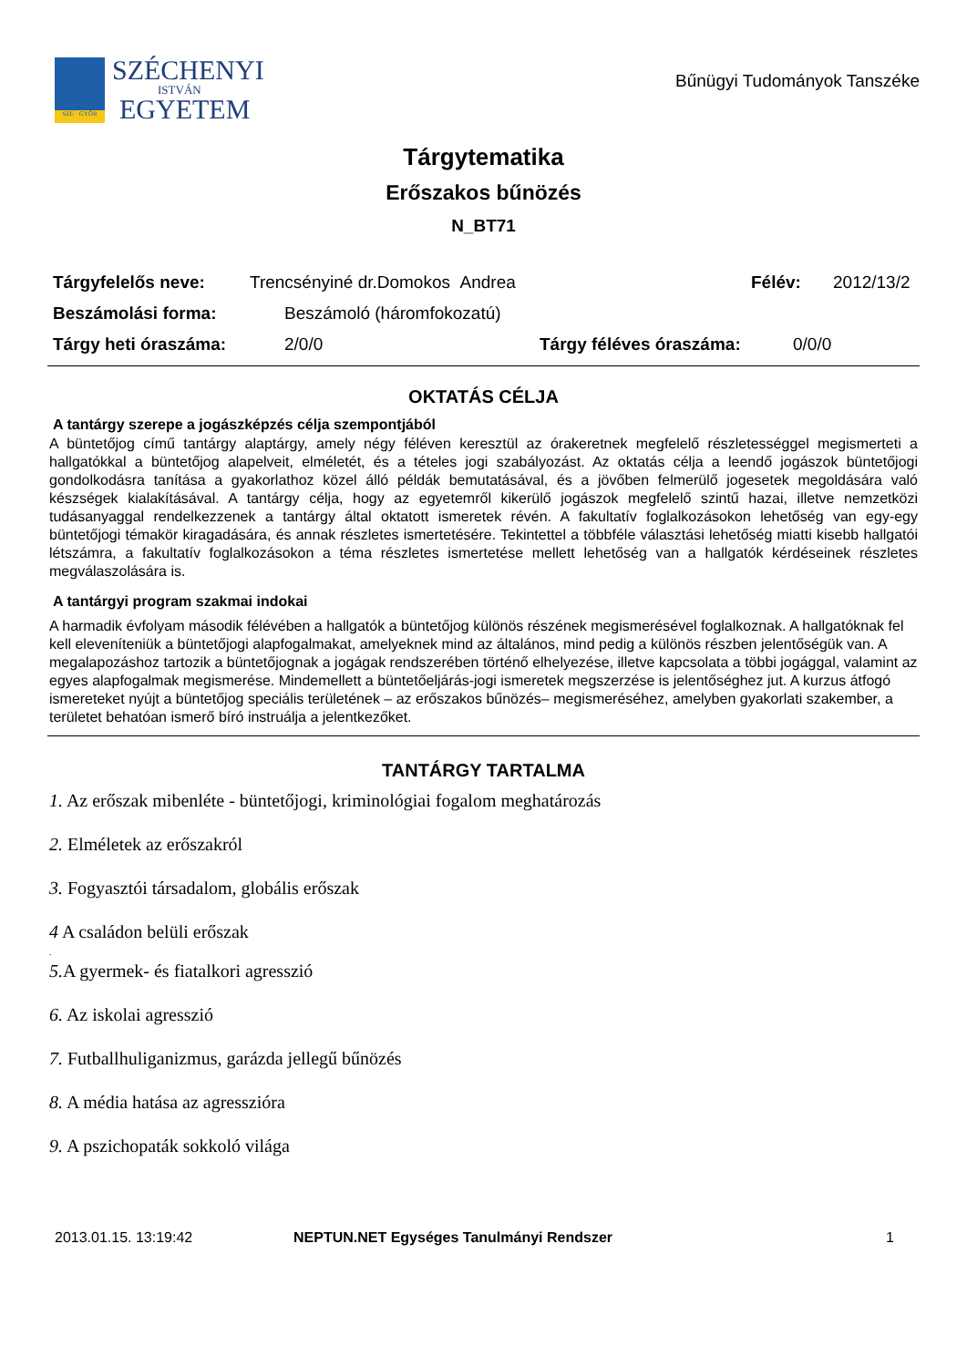SZE · GYŐR
SZÉCHENYI
ISTVÁN
EGYETEM
Bűnügyi Tudományok Tanszéke
Tárgytematika
Erőszakos bűnözés
N_BT71
Tárgyfelelős neve: Trencsényiné dr.Domokos Andrea Félév: 2012/13/2
Beszámolási forma: Beszámoló (háromfokozatú)
Tárgy heti óraszáma: 2/0/0 Tárgy féléves óraszáma: 0/0/0
OKTATÁS CÉLJA
A tantárgy szerepe a jogászképzés célja szempontjából
A büntetőjog című tantárgy alaptárgy, amely négy féléven keresztül az órakeretnek megfelelő részletességgel megismerteti a hallgatókkal a büntetőjog alapelveit, elméletét, és a tételes jogi szabályozást. Az oktatás célja a leendő jogászok büntetőjogi gondolkodásra tanítása a gyakorlathoz közel álló példák bemutatásával, és a jövőben felmerülő jogesetek megoldására való készségek kialakításával. A tantárgy célja, hogy az egyetemről kikerülő jogászok megfelelő szintű hazai, illetve nemzetközi tudásanyaggal rendelkezzenek a tantárgy által oktatott ismeretek révén. A fakultatív foglalkozásokon lehetőség van egy-egy büntetőjogi témakör kiragadására, és annak részletes ismertetésére. Tekintettel a többféle választási lehetőség miatti kisebb hallgatói létszámra, a fakultatív foglalkozásokon a téma részletes ismertetése mellett lehetőség van a hallgatók kérdéseinek részletes megválaszolására is.
A tantárgyi program szakmai indokai
A harmadik évfolyam második félévében a hallgatók a büntetőjog különös részének megismerésével foglalkoznak. A hallgatóknak fel kell eleveníteniük a büntetőjogi alapfogalmakat, amelyeknek mind az általános, mind pedig a különös részben jelentőségük van. A megalapozáshoz tartozik a büntetőjognak a jogágak rendszerében történő elhelyezése, illetve kapcsolata a többi jogággal, valamint az egyes alapfogalmak megismerése. Mindemellett a büntetőeljárás-jogi ismeretek megszerzése is jelentőséghez jut. A kurzus átfogó ismereteket nyújt a büntetőjog speciális területének – az erőszakos bűnözés– megismeréséhez, amelyben gyakorlati szakember, a területet behatóan ismerő bíró instruálja a jelentkezőket.
TANTÁRGY TARTALMA
1. Az erőszak mibenléte - büntetőjogi, kriminológiai fogalom meghatározás
2. Elméletek az erőszakról
3. Fogyasztói társadalom, globális erőszak
4 A családon belüli erőszak
.
5. A gyermek- és fiatalkori agresszió
6. Az iskolai agresszió
7. Futballhuliganizmus, garázda jellegű bűnözés
8. A média hatása az agresszióra
9. A pszichopaták sokkoló világa
2013.01.15. 13:19:42 NEPTUN.NET Egységes Tanulmányi Rendszer 1